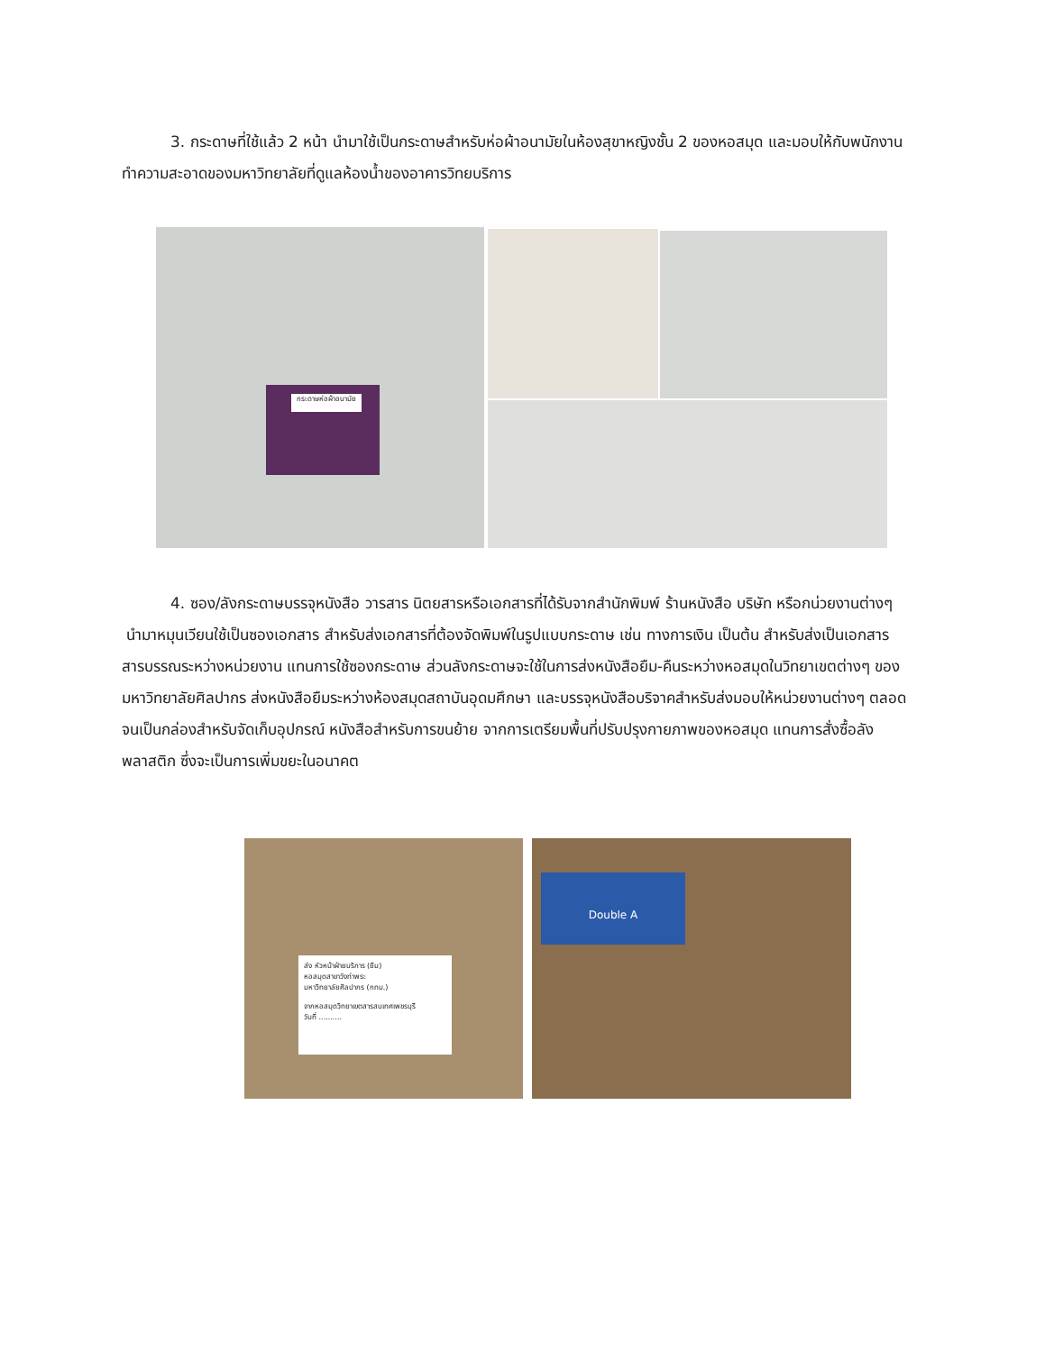3. กระดาษที่ใช้แล้ว 2 หน้า นำมาใช้เป็นกระดาษสำหรับห่อผ้าอนามัยในห้องสุขาหญิงชั้น 2 ของหอสมุด และมอบให้กับพนักงานทำความสะอาดของมหาวิทยาลัยที่ดูแลห้องน้ำของอาคารวิทยบริการ
กระดาษห่อผ้าอนามัย
4. ซอง/ลังกระดาษบรรจุหนังสือ วารสาร นิตยสารหรือเอกสารที่ได้รับจากสำนักพิมพ์ ร้านหนังสือ บริษัท หรือกน่วยงานต่างๆ นำมาหมุนเวียนใช้เป็นซองเอกสาร สำหรับส่งเอกสารที่ต้องจัดพิมพ์ในรูปแบบกระดาษ เช่น ทางการเงิน เป็นต้น สำหรับส่งเป็นเอกสารสารบรรณระหว่างหน่วยงาน แทนการใช้ซองกระดาษ ส่วนลังกระดาษจะใช้ในการส่งหนังสือยืม-คืนระหว่างหอสมุดในวิทยาเขตต่างๆ ของมหาวิทยาลัยศิลปากร ส่งหนังสือยืมระหว่างห้องสมุดสถาบันอุดมศึกษา และบรรจุหนังสือบริจาคสำหรับส่งมอบให้หน่วยงานต่างๆ ตลอดจนเป็นกล่องสำหรับจัดเก็บอุปกรณ์ หนังสือสำหรับการขนย้าย จากการเตรียมพื้นที่ปรับปรุงกายภาพของหอสมุด แทนการสั่งซื้อลังพลาสติก ซึ่งจะเป็นการเพิ่มขยะในอนาคต
ส่ง หัวหน้าฝ่ายบริการ (ยืม)
หอสมุดสาขาวังท่าพระ
มหาวิทยาลัยศิลปากร (กทม.)
จากหอสมุดวิทยาเขตสารสนเทศเพชรบุรี
วันที่ ..........
Double A